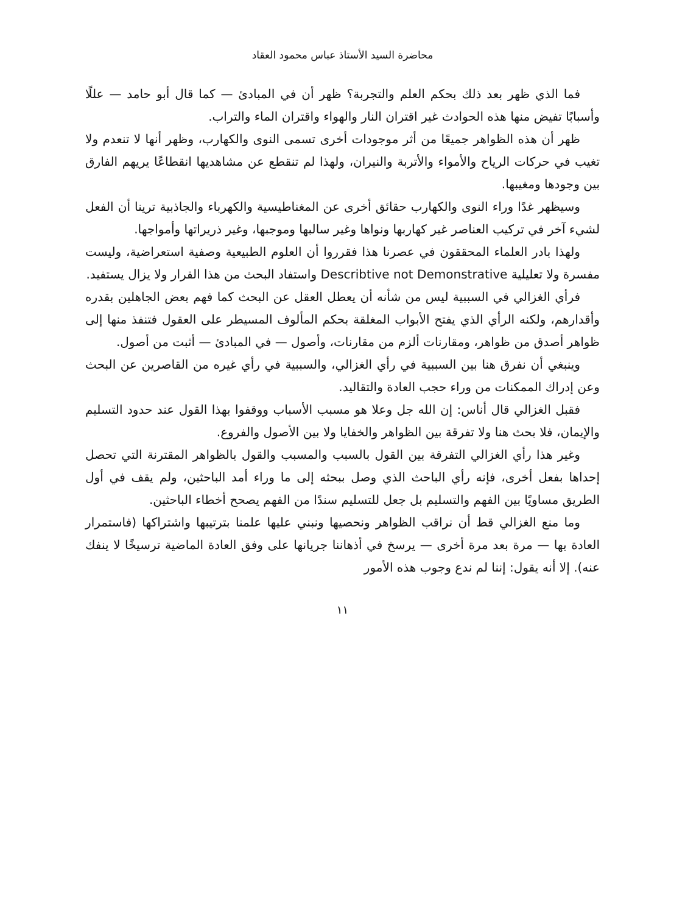محاضرة السيد الأستاذ عباس محمود العقاد
فما الذي ظهر بعد ذلك بحكم العلم والتجربة؟ ظهر أن في المبادئ — كما قال أبو حامد — عللًا وأسبابًا تفيض منها هذه الحوادث غير اقتران النار والهواء واقتران الماء والتراب.
ظهر أن هذه الظواهر جميعًا من أثر موجودات أخرى تسمى النوى والكهارب، وظهر أنها لا تنعدم ولا تغيب في حركات الرياح والأمواء والأتربة والنيران، ولهذا لم تنقطع عن مشاهديها انقطاعًا يريهم الفارق بين وجودها ومغيبها.
وسيظهر غدًا وراء النوى والكهارب حقائق أخرى عن المغناطيسية والكهرباء والجاذبية ترينا أن الفعل لشيء آخر في تركيب العناصر غير كهاربها ونواها وغير سالبها وموجبها، وغير ذريراتها وأمواجها.
ولهذا بادر العلماء المحققون في عصرنا هذا فقرروا أن العلوم الطبيعية وصفية استعراضية، وليست مفسرة ولا تعليلية Describtive not Demonstrative واستفاد البحث من هذا القرار ولا يزال يستفيد.
فرأي الغزالي في السببية ليس من شأنه أن يعطل العقل عن البحث كما فهم بعض الجاهلين بقدره وأقدارهم، ولكنه الرأي الذي يفتح الأبواب المغلقة بحكم المألوف المسيطر على العقول فتنفذ منها إلى ظواهر أصدق من ظواهر، ومقارنات ألزم من مقارنات، وأصول — في المبادئ — أثبت من أصول.
وينبغي أن نفرق هنا بين السببية في رأي الغزالي، والسببية في رأي غيره من القاصرين عن البحث وعن إدراك الممكنات من وراء حجب العادة والتقاليد.
فقبل الغزالي قال أناس: إن الله جل وعلا هو مسبب الأسباب ووقفوا بهذا القول عند حدود التسليم والإيمان، فلا بحث هنا ولا تفرقة بين الظواهر والخفايا ولا بين الأصول والفروع.
وغير هذا رأي الغزالي التفرقة بين القول بالسبب والمسبب والقول بالظواهر المقترنة التي تحصل إحداها بفعل أخرى، فإنه رأي الباحث الذي وصل ببحثه إلى ما وراء أمد الباحثين، ولم يقف في أول الطريق مساويًا بين الفهم والتسليم بل جعل للتسليم سندًا من الفهم يصحح أخطاء الباحثين.
وما منع الغزالي قط أن نراقب الظواهر ونحصيها ونبني عليها علمنا بترتيبها واشتراكها (فاستمرار العادة بها — مرة بعد مرة أخرى — يرسخ في أذهاننا جريانها على وفق العادة الماضية ترسيخًا لا ينفك عنه). إلا أنه يقول: إننا لم ندع وجوب هذه الأمور
١١